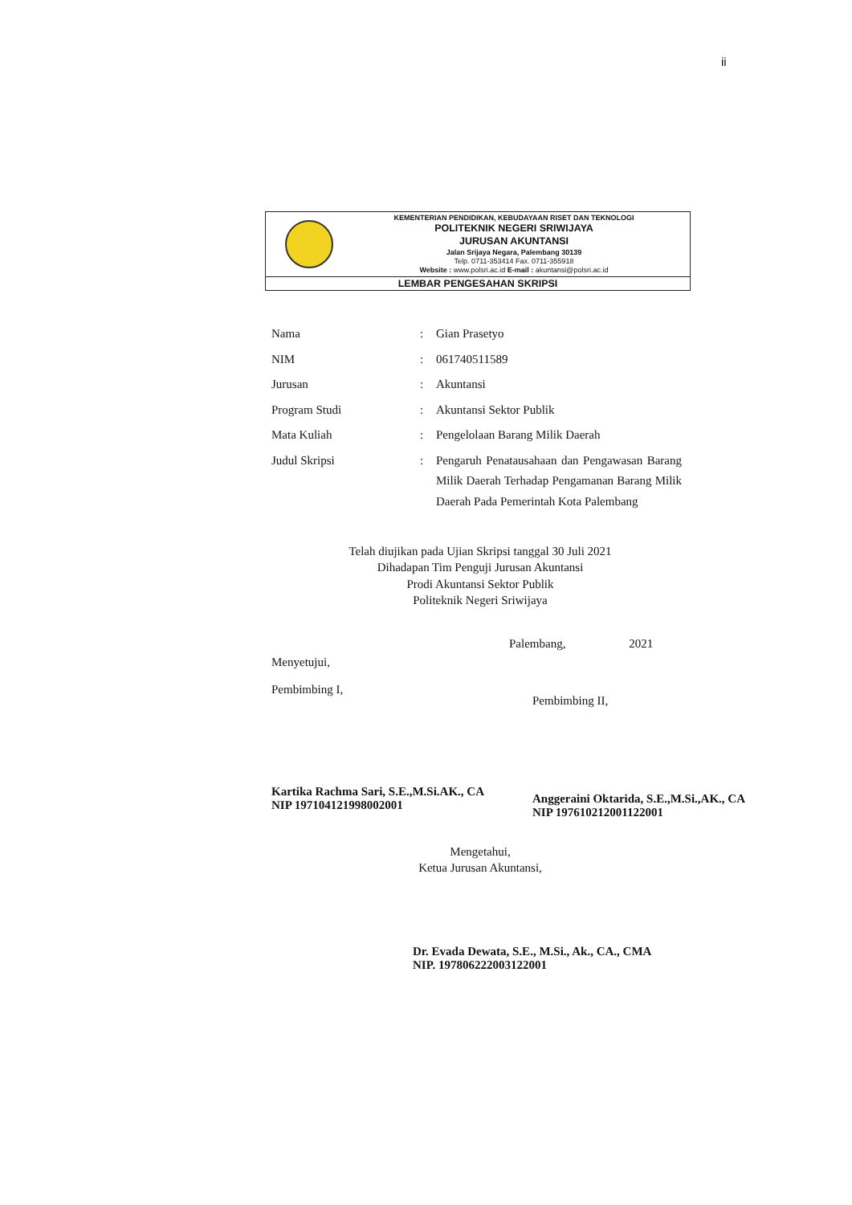ii
KEMENTERIAN PENDIDIKAN, KEBUDAYAAN RISET DAN TEKNOLOGI
POLITEKNIK NEGERI SRIWIJAYA
JURUSAN AKUNTANSI
Jalan Srijaya Negara, Palembang 30139
Telp. 0711-353414 Fax. 0711-355918
Website : www.polsri.ac.id E-mail : akuntansi@polsri.ac.id
LEMBAR PENGESAHAN SKRIPSI
| Nama | : | Gian Prasetyo |
| NIM | : | 061740511589 |
| Jurusan | : | Akuntansi |
| Program Studi | : | Akuntansi Sektor Publik |
| Mata Kuliah | : | Pengelolaan Barang Milik Daerah |
| Judul Skripsi | : | Pengaruh Penatausahaan dan Pengawasan Barang Milik Daerah Terhadap Pengamanan Barang Milik Daerah Pada Pemerintah Kota Palembang |
Telah diujikan pada Ujian Skripsi tanggal 30 Juli 2021
Dihadapan Tim Penguji Jurusan Akuntansi
Prodi Akuntansi Sektor Publik
Politeknik Negeri Sriwijaya
Palembang, 2021
Menyetujui,
Pembimbing I,
Kartika Rachma Sari, S.E.,M.Si.AK., CA
NIP 197104121998002001
Pembimbing II,
Anggeraini Oktarida, S.E.,M.Si.,AK., CA
NIP 197610212001122001
Mengetahui,
Ketua Jurusan Akuntansi,
Dr. Evada Dewata, S.E., M.Si., Ak., CA., CMA
NIP. 197806222003122001